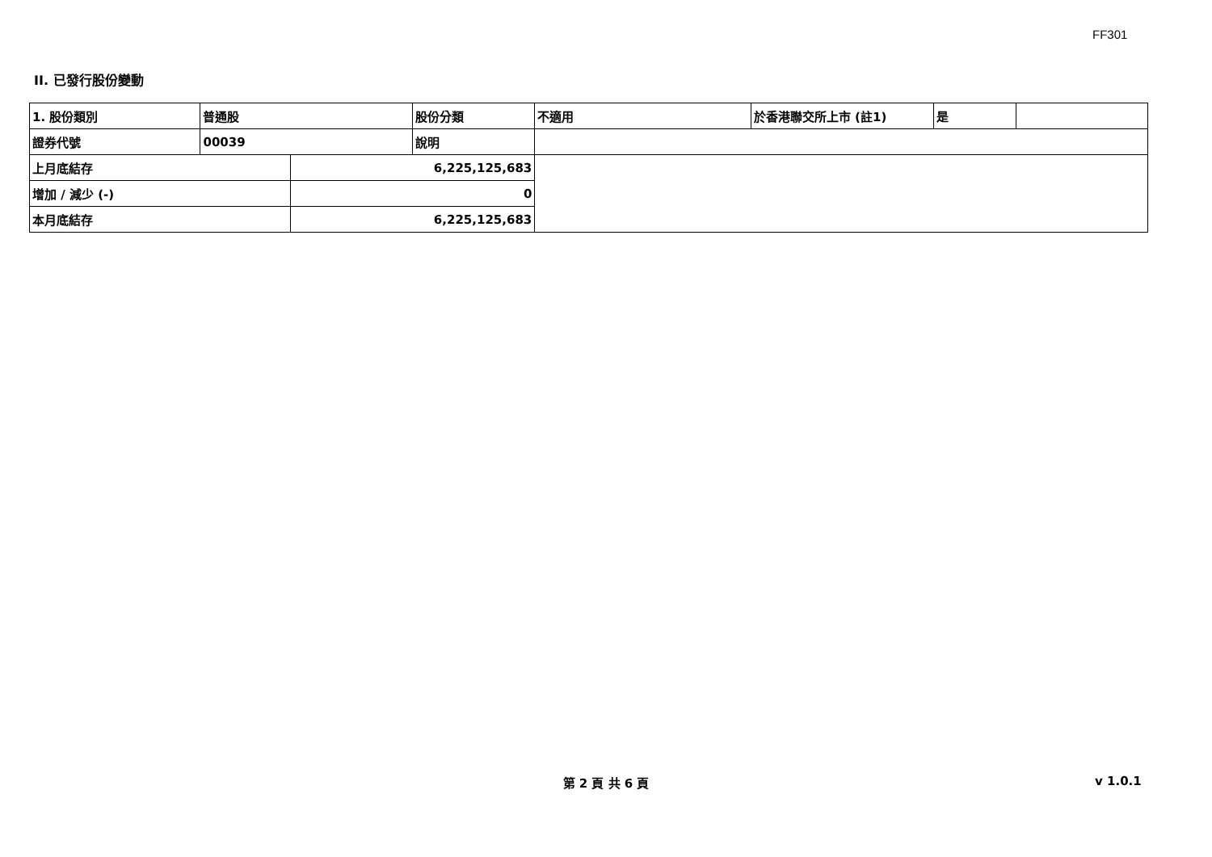FF301
II. 已發行股份變動
| 1. 股份類別 | 普通股 | | 股份分類 | 不適用 | 於香港聯交所上市 (註1) | 是 | |
| 證券代號 | 00039 | | 說明 | | | | |
| 上月底結存 | | 6,225,125,683 | | | | | |
| 增加 / 減少 (-) | | 0 | | | | | |
| 本月底結存 | | 6,225,125,683 | | | | | |
第 2 頁 共 6 頁 v 1.0.1